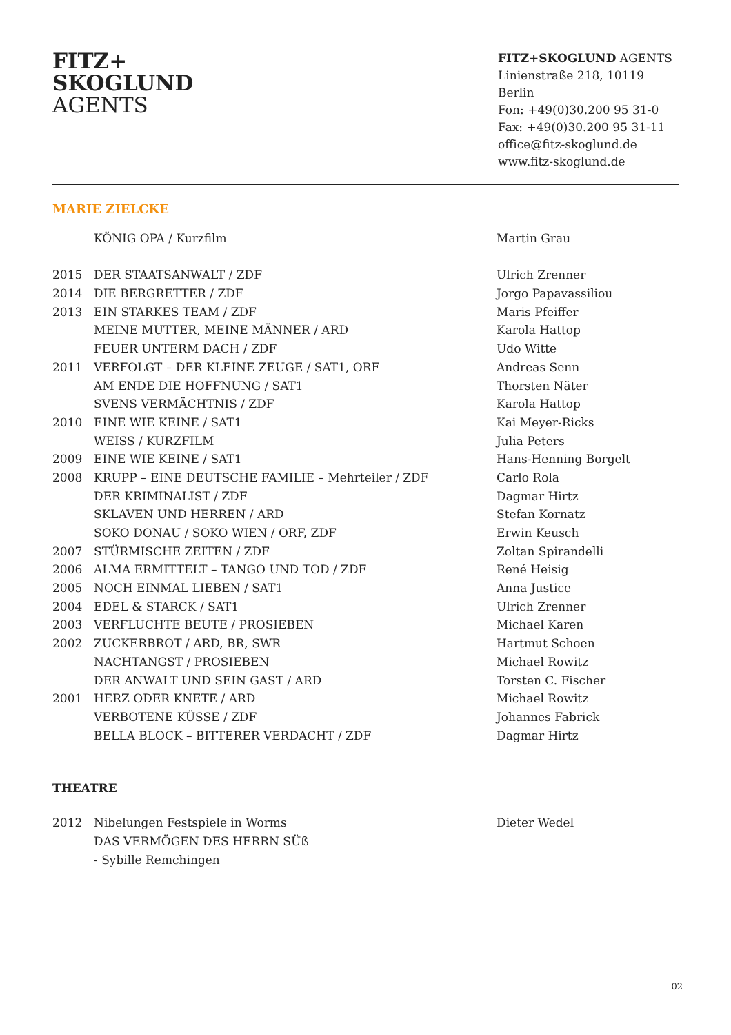FITZ+
SKOGLUND
AGENTS
FITZ+SKOGLUND AGENTS
Linienstraße 218, 10119 Berlin
Fon: +49(0)30.200 95 31-0
Fax: +49(0)30.200 95 31-11
office@fitz-skoglund.de
www.fitz-skoglund.de
MARIE ZIELCKE
| | KÖNIG OPA / Kurzfilm | Martin Grau |
| 2015 | DER STAATSANWALT / ZDF | Ulrich Zrenner |
| 2014 | DIE BERGRETTER / ZDF | Jorgo Papavassiliou |
| 2013 | EIN STARKES TEAM / ZDF | Maris Pfeiffer |
| | MEINE MUTTER, MEINE MÄNNER / ARD | Karola Hattop |
| | FEUER UNTERM DACH / ZDF | Udo Witte |
| 2011 | VERFOLGT – DER KLEINE ZEUGE / SAT1, ORF | Andreas Senn |
| | AM ENDE DIE HOFFNUNG / SAT1 | Thorsten Näter |
| | SVENS VERMÄCHTNIS / ZDF | Karola Hattop |
| 2010 | EINE WIE KEINE / SAT1 | Kai Meyer-Ricks |
| | WEISS / KURZFILM | Julia Peters |
| 2009 | EINE WIE KEINE / SAT1 | Hans-Henning Borgelt |
| 2008 | KRUPP – EINE DEUTSCHE FAMILIE – Mehrteiler / ZDF | Carlo Rola |
| | DER KRIMINALIST / ZDF | Dagmar Hirtz |
| | SKLAVEN UND HERREN / ARD | Stefan Kornatz |
| | SOKO DONAU / SOKO WIEN / ORF, ZDF | Erwin Keusch |
| 2007 | STÜRMISCHE ZEITEN / ZDF | Zoltan Spirandelli |
| 2006 | ALMA ERMITTELT – TANGO UND TOD / ZDF | René Heisig |
| 2005 | NOCH EINMAL LIEBEN / SAT1 | Anna Justice |
| 2004 | EDEL & STARCK / SAT1 | Ulrich Zrenner |
| 2003 | VERFLUCHTE BEUTE / PROSIEBEN | Michael Karen |
| 2002 | ZUCKERBROT / ARD, BR, SWR | Hartmut Schoen |
| | NACHTANGST / PROSIEBEN | Michael Rowitz |
| | DER ANWALT UND SEIN GAST / ARD | Torsten C. Fischer |
| 2001 | HERZ ODER KNETE / ARD | Michael Rowitz |
| | VERBOTENE KÜSSE / ZDF | Johannes Fabrick |
| | BELLA BLOCK – BITTERER VERDACHT / ZDF | Dagmar Hirtz |
THEATRE
| 2012 | Nibelungen Festspiele in Worms | Dieter Wedel |
| | DAS VERMÖGEN DES HERRN SÜß | |
| | - Sybille Remchingen | |
02